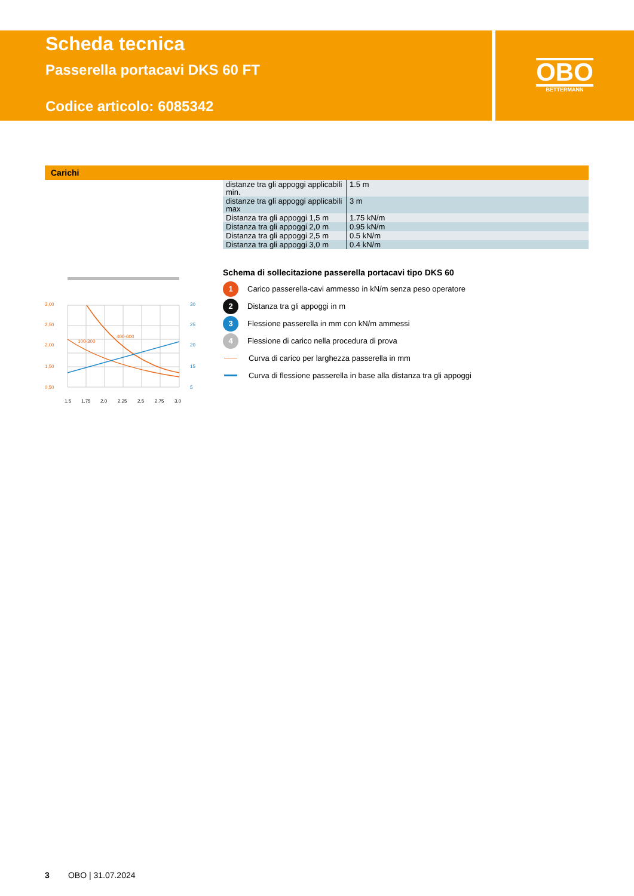Scheda tecnica
Passerella portacavi DKS 60 FT
Codice articolo: 6085342
OBO
BETTERMANN
Carichi
| distanze tra gli appoggi applicabili min. | 1.5 m |
| distanze tra gli appoggi applicabili max | 3 m |
| Distanza tra gli appoggi 1,5 m | 1.75 kN/m |
| Distanza tra gli appoggi 2,0 m | 0.95 kN/m |
| Distanza tra gli appoggi 2,5 m | 0.5 kN/m |
| Distanza tra gli appoggi 3,0 m | 0.4 kN/m |
100-300
400-600
3,00
2,50
2,00
1,50
0,50
30
25
20
15
5
1,5
1,75
2,0
2,25
2,5
2,75
3,0
Schema di sollecitazione passerella portacavi tipo DKS 60
1 Carico passerella-cavi ammesso in kN/m senza peso operatore
2 Distanza tra gli appoggi in m
3 Flessione passerella in mm con kN/m ammessi
4 Flessione di carico nella procedura di prova
Curva di carico per larghezza passerella in mm
Curva di flessione passerella in base alla distanza tra gli appoggi
3 OBO | 31.07.2024